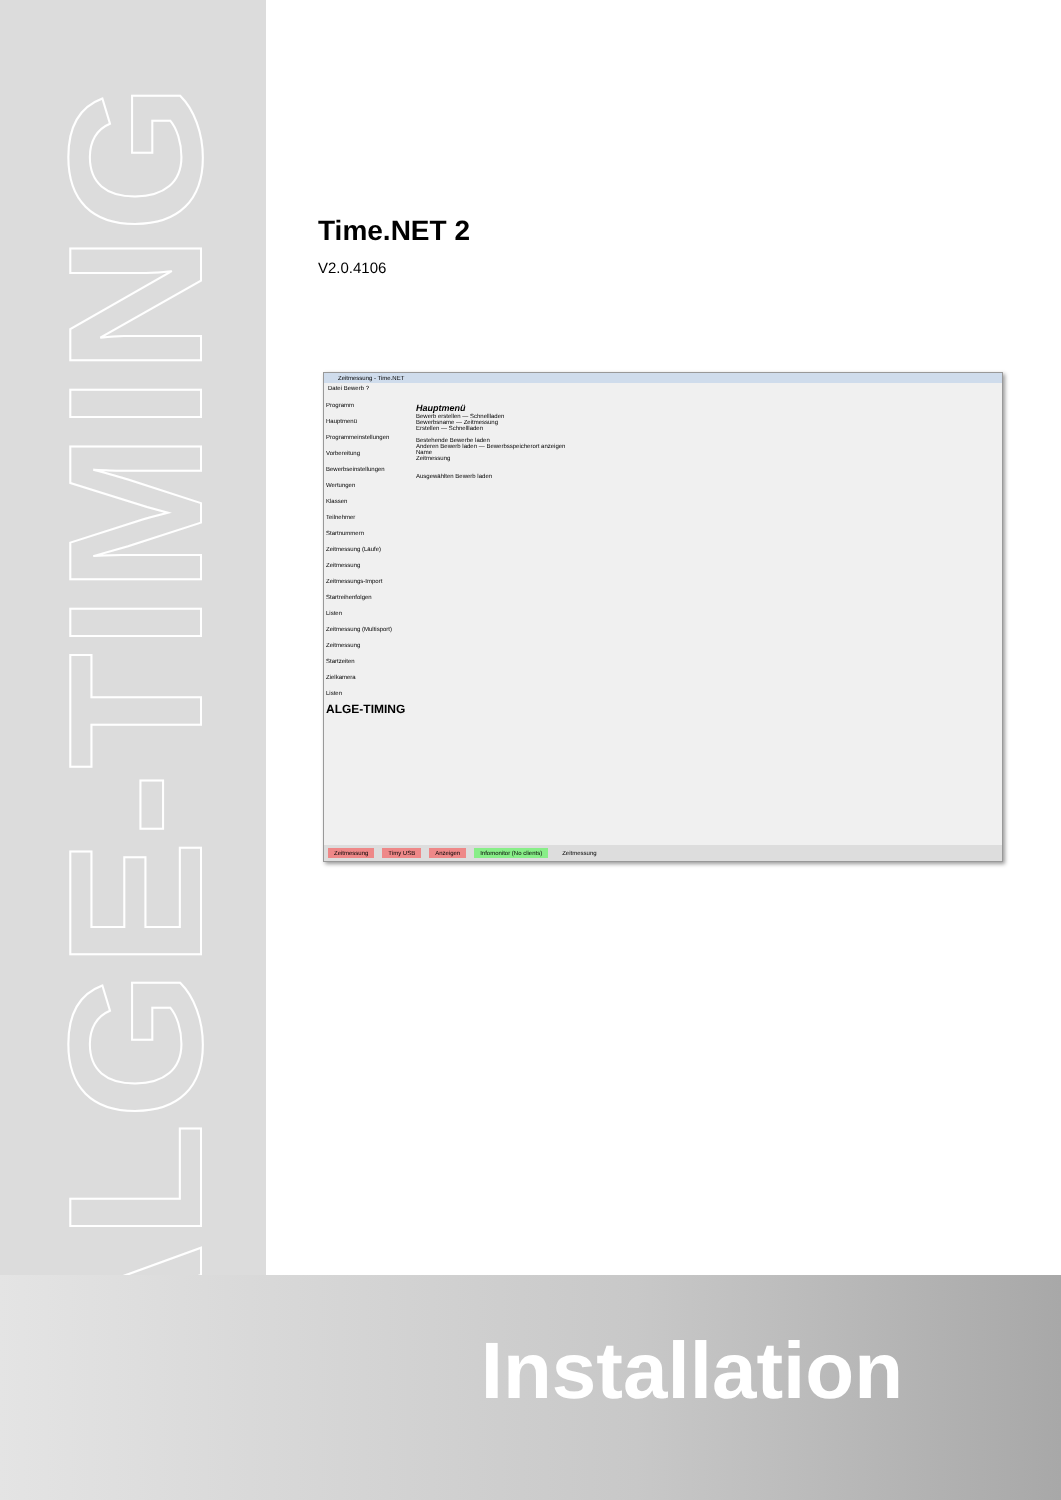ALGE-TIMING
Time.NET 2
V2.0.4106
Zeitmessung - Time.NET
Datei Bewerb ?
Programm
Hauptmenü
Programmeinstellungen
Vorbereitung
Bewerbseinstellungen
Wertungen
Klassen
Teilnehmer
Startnummern
Zeitmessung (Läufe)
Zeitmessung
Zeitmessungs-Import
Startreihenfolgen
Listen
Zeitmessung (Multisport)
Zeitmessung
Startzeiten
Zielkamera
Listen
ALGE-TIMING
Hauptmenü
Bewerb erstellen — Schnellladen
Bewerbsname — Zeitmessung
Erstellen — Schnellladen
Bestehende Bewerbe laden
Anderen Bewerb laden — Bewerbsspeicherort anzeigen
Name
Zeitmessung
Ausgewählten Bewerb laden
Zeitmessung Timy USB Anzeigen Infomonitor (No clients) Zeitmessung
Installation